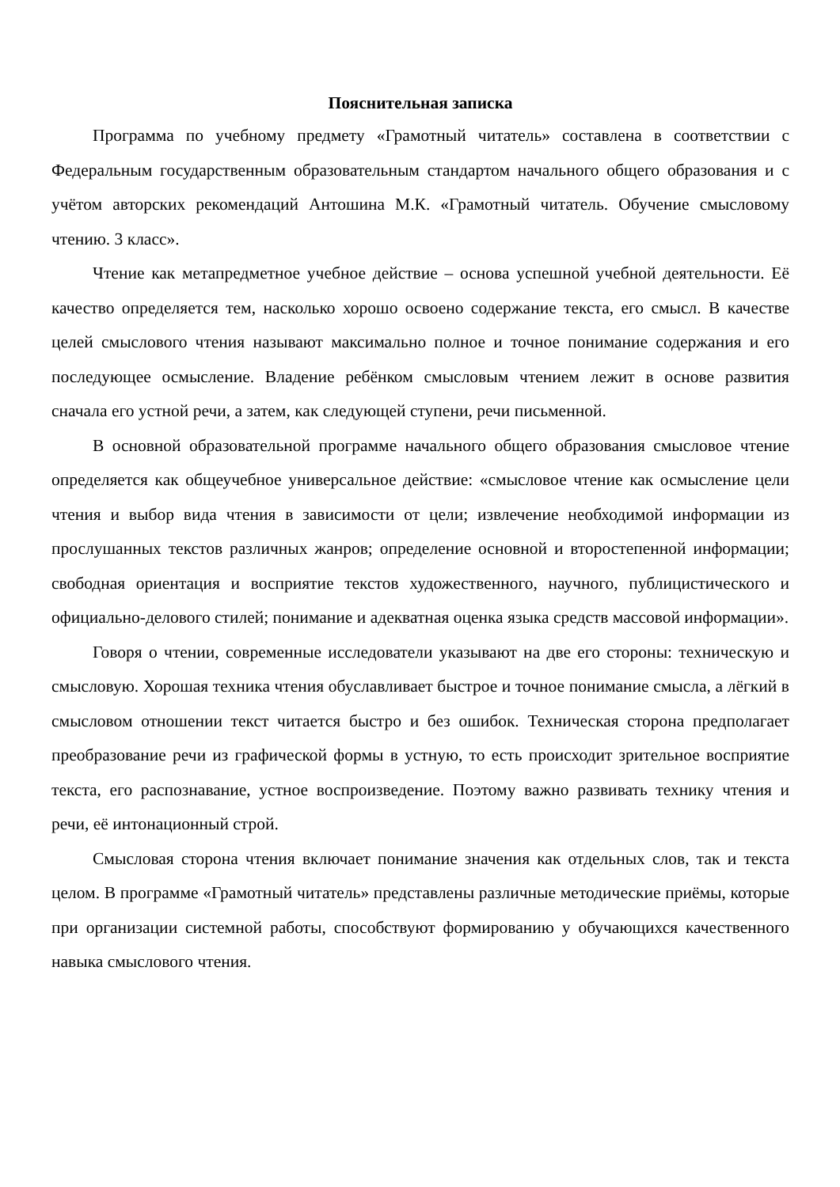Пояснительная записка
Программа по учебному предмету «Грамотный читатель» составлена в соответствии с Федеральным государственным образовательным стандартом начального общего образования и с учётом авторских рекомендаций Антошина М.К. «Грамотный читатель. Обучение смысловому чтению. 3 класс».
Чтение как метапредметное учебное действие – основа успешной учебной деятельности. Её качество определяется тем, насколько хорошо освоено содержание текста, его смысл. В качестве целей смыслового чтения называют максимально полное и точное понимание содержания и его последующее осмысление. Владение ребёнком смысловым чтением лежит в основе развития сначала его устной речи, а затем, как следующей ступени, речи письменной.
В основной образовательной программе начального общего образования смысловое чтение определяется как общеучебное универсальное действие: «смысловое чтение как осмысление цели чтения и выбор вида чтения в зависимости от цели; извлечение необходимой информации из прослушанных текстов различных жанров; определение основной и второстепенной информации; свободная ориентация и восприятие текстов художественного, научного, публицистического и официально-делового стилей; понимание и адекватная оценка языка средств массовой информации».
Говоря о чтении, современные исследователи указывают на две его стороны: техническую и смысловую. Хорошая техника чтения обуславливает быстрое и точное понимание смысла, а лёгкий в смысловом отношении текст читается быстро и без ошибок. Техническая сторона предполагает преобразование речи из графической формы в устную, то есть происходит зрительное восприятие текста, его распознавание, устное воспроизведение. Поэтому важно развивать технику чтения и речи, её интонационный строй.
Смысловая сторона чтения включает понимание значения как отдельных слов, так и текста целом. В программе «Грамотный читатель» представлены различные методические приёмы, которые при организации системной работы, способствуют формированию у обучающихся качественного навыка смыслового чтения.